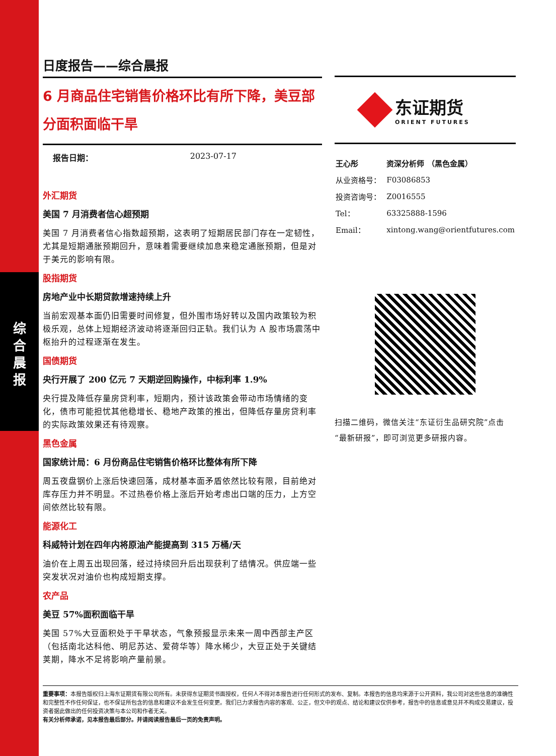综
合
晨
报
日度报告——综合晨报
6 月商品住宅销售价格环比有所下降，美豆部分面积面临干旱
报告日期： 2023-07-17
外汇期货
美国 7 月消费者信心超预期
美国 7 月消费者信心指数超预期，这表明了短期居民部门存在一定韧性，尤其是短期通胀预期回升，意味着需要继续加息来稳定通胀预期，但是对于美元的影响有限。
股指期货
房地产业中长期贷款增速持续上升
当前宏观基本面仍旧需要时间修复，但外围市场好转以及国内政策较为积极乐观，总体上短期经济波动将逐渐回归正轨。我们认为 A 股市场震荡中枢抬升的过程逐渐在发生。
国债期货
央行开展了 200 亿元 7 天期逆回购操作，中标利率 1.9%
央行提及降低存量房贷利率，短期内，预计该政策会带动市场情绪的变化，债市可能担忧其他稳增长、稳地产政策的推出，但降低存量房贷利率的实际政策效果还有待观察。
黑色金属
国家统计局：6 月份商品住宅销售价格环比整体有所下降
周五夜盘钢价上涨后快速回落，成材基本面矛盾依然比较有限，目前绝对库存压力并不明显。不过热卷价格上涨后开始考虑出口端的压力，上方空间依然比较有限。
能源化工
科威特计划在四年内将原油产能提高到 315 万桶/天
油价在上周五出现回落，经过持续回升后出现获利了结情况。供应端一些突发状况对油价也构成短期支撑。
农产品
美豆 57%面积面临干旱
美国 57%大豆面积处于干旱状态，气象预报显示未来一周中西部主产区（包括南北达科他、明尼苏达、爱荷华等）降水稀少，大豆正处于关键结荚期，降水不足将影响产量前景。
东证期货
ORIENT FUTURES
| 王心彤 | 资深分析师 （黑色金属） |
| 从业资格号： | F03086853 |
| 投资咨询号： | Z0016555 |
| Tel： | 63325888-1596 |
| Email： | xintong.wang@orientfutures.com |
扫描二维码，微信关注“东证衍生品研究院”点击“最新研报”，即可浏览更多研报内容。
重要事项：本报告版权归上海东证期货有限公司所有。未获得东证期货书面授权，任何人不得对本报告进行任何形式的发布、复制。本报告的信息均来源于公开资料，我公司对这些信息的准确性和完整性不作任何保证，也不保证所包含的信息和建议不会发生任何变更。我们已力求报告内容的客观、公正，但文中的观点、结论和建议仅供参考，报告中的信息或意见并不构成交易建议，投资者据此做出的任何投资决策与本公司和作者无关。
有关分析师承诺，见本报告最后部分。并请阅读报告最后一页的免责声明。